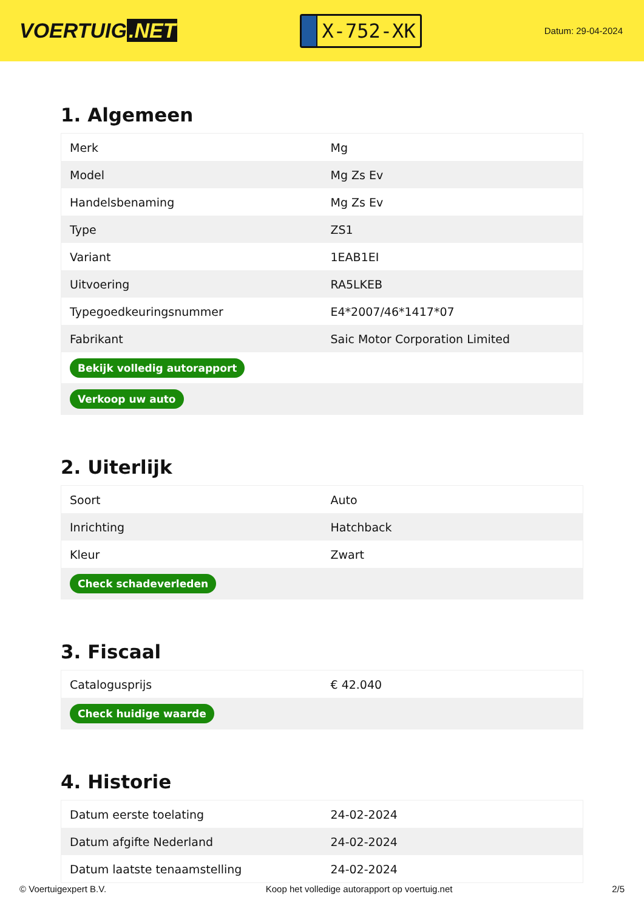VOERTUIG.NET
X-752-XK
Datum: 29-04-2024
1. Algemeen
| Merk | Mg |
| Model | Mg Zs Ev |
| Handelsbenaming | Mg Zs Ev |
| Type | ZS1 |
| Variant | 1EAB1EI |
| Uitvoering | RA5LKEB |
| Typegoedkeuringsnummer | E4*2007/46*1417*07 |
| Fabrikant | Saic Motor Corporation Limited |
| Bekijk volledig autorapport | |
| Verkoop uw auto | |
2. Uiterlijk
| Soort | Auto |
| Inrichting | Hatchback |
| Kleur | Zwart |
| Check schadeverleden | |
3. Fiscaal
| Catalogusprijs | € 42.040 |
| Check huidige waarde | |
4. Historie
| Datum eerste toelating | 24-02-2024 |
| Datum afgifte Nederland | 24-02-2024 |
| Datum laatste tenaamstelling | 24-02-2024 |
© Voertuigexpert B.V. Koop het volledige autorapport op voertuig.net 2/5